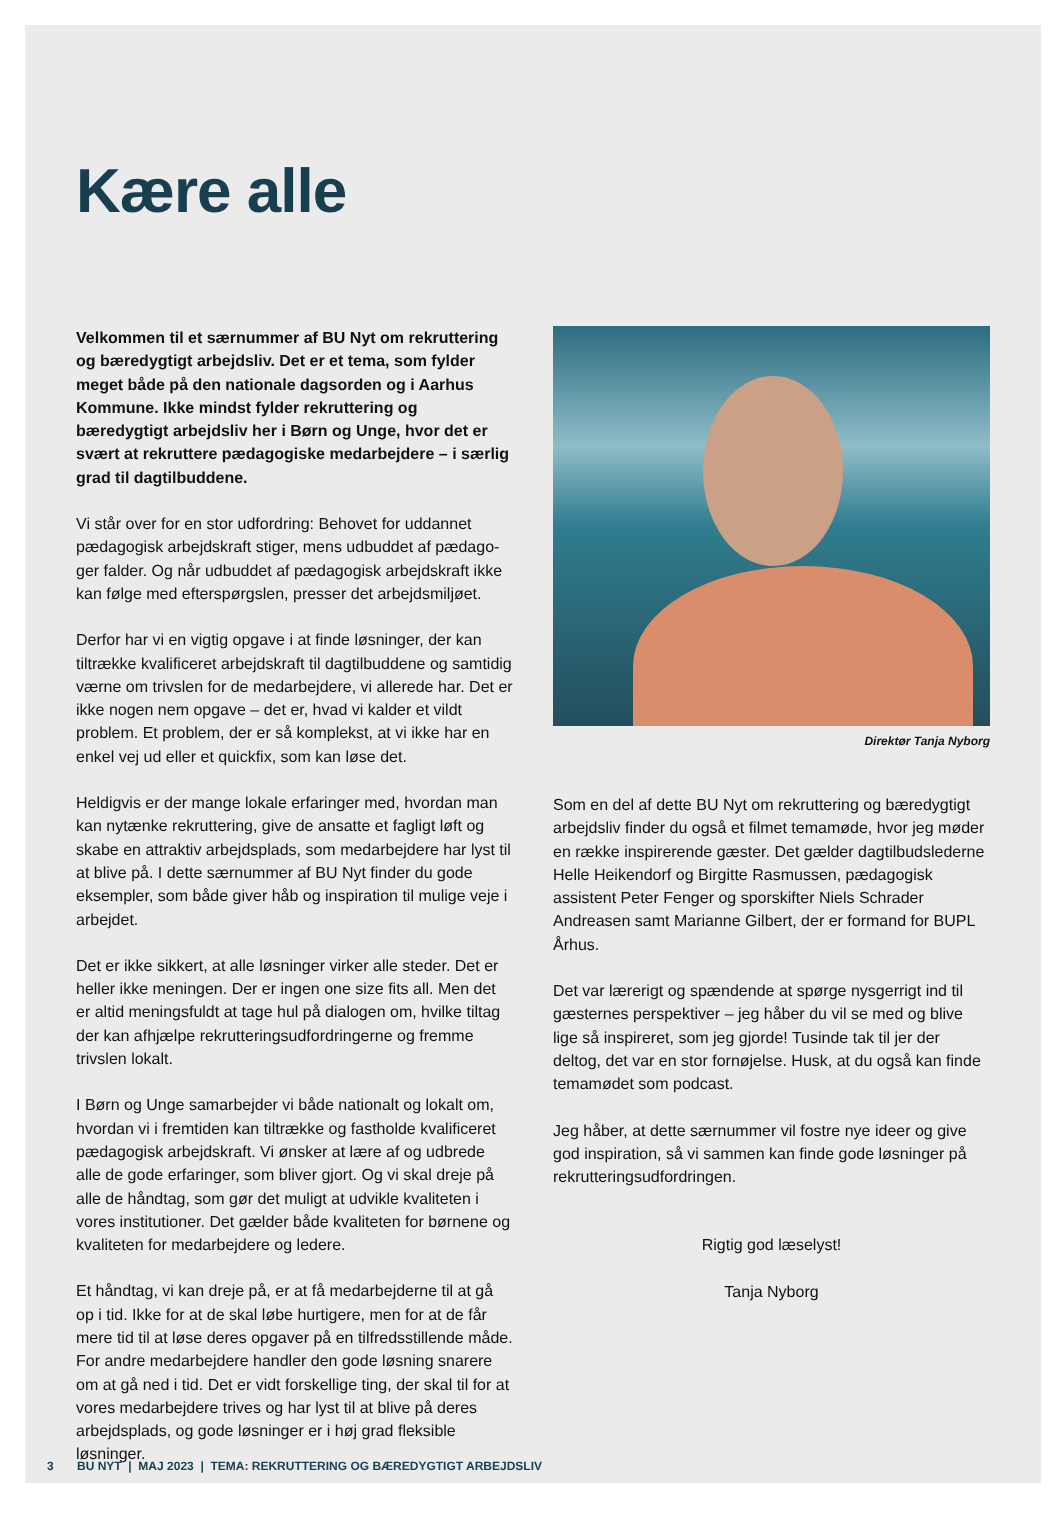Kære alle
Velkommen til et særnummer af BU Nyt om rekruttering og bæredygtigt arbejdsliv. Det er et tema, som fylder meget både på den nationale dagsorden og i Aarhus Kommune. Ikke mindst fylder rekruttering og bæredygtigt arbejdsliv her i Børn og Unge, hvor det er svært at rekruttere pædagogiske medarbejdere – i særlig grad til dagtilbuddene.
Vi står over for en stor udfordring: Behovet for uddannet pædagogisk arbejdskraft stiger, mens udbuddet af pædago­ger falder. Og når udbuddet af pædagogisk arbejdskraft ikke kan følge med efterspørgslen, presser det arbejdsmiljøet.
Derfor har vi en vigtig opgave i at finde løsninger, der kan tiltrække kvalificeret arbejdskraft til dagtilbuddene og samtidig værne om trivslen for de medarbejdere, vi allerede har. Det er ikke nogen nem opgave – det er, hvad vi kalder et vildt problem. Et problem, der er så komplekst, at vi ikke har en enkel vej ud eller et quickfix, som kan løse det.
Heldigvis er der mange lokale erfaringer med, hvordan man kan nytænke rekruttering, give de ansatte et fagligt løft og skabe en attraktiv arbejdsplads, som medarbejdere har lyst til at blive på. I dette særnummer af BU Nyt finder du gode eksempler, som både giver håb og inspiration til mulige veje i arbejdet.
Det er ikke sikkert, at alle løsninger virker alle steder. Det er heller ikke meningen. Der er ingen one size fits all. Men det er altid meningsfuldt at tage hul på dialogen om, hvilke tiltag der kan afhjælpe rekrutteringsudfordringerne og fremme trivslen lokalt.
I Børn og Unge samarbejder vi både nationalt og lokalt om, hvordan vi i fremtiden kan tiltrække og fastholde kvalificeret pædagogisk arbejdskraft. Vi ønsker at lære af og udbrede alle de gode erfaringer, som bliver gjort. Og vi skal dreje på alle de håndtag, som gør det muligt at udvikle kvaliteten i vores institutioner. Det gælder både kvaliteten for børnene og kvaliteten for medarbejdere og ledere.
Et håndtag, vi kan dreje på, er at få medarbejderne til at gå op i tid. Ikke for at de skal løbe hurtigere, men for at de får mere tid til at løse deres opgaver på en tilfredsstillende måde. For andre medarbejdere handler den gode løsning snarere om at gå ned i tid. Det er vidt forskellige ting, der skal til for at vores medarbejdere trives og har lyst til at blive på deres arbejdsplads, og gode løsninger er i høj grad fleksible løsninger.
Direktør Tanja Nyborg
Som en del af dette BU Nyt om rekruttering og bæredyg­tigt arbejdsliv finder du også et filmet temamøde, hvor jeg møder en række inspirerende gæster. Det gælder dagtil­budslederne Helle Heikendorf og Birgitte Rasmussen, pædagogisk assistent Peter Fenger og sporskifter Niels Schrader Andreasen samt Marianne Gilbert, der er formand for BUPL Århus.
Det var lærerigt og spændende at spørge nysgerrigt ind til gæsternes perspektiver – jeg håber du vil se med og blive lige så inspireret, som jeg gjorde! Tusinde tak til jer der deltog, det var en stor fornøjelse. Husk, at du også kan finde temamødet som podcast.
Jeg håber, at dette særnummer vil fostre nye ideer og give god inspiration, så vi sammen kan finde gode løsninger på rekrutteringsudfordringen.
Rigtig god læselyst!
Tanja Nyborg
3 BU NYT | MAJ 2023 | TEMA: REKRUTTERING OG BÆREDYGTIGT ARBEJDSLIV